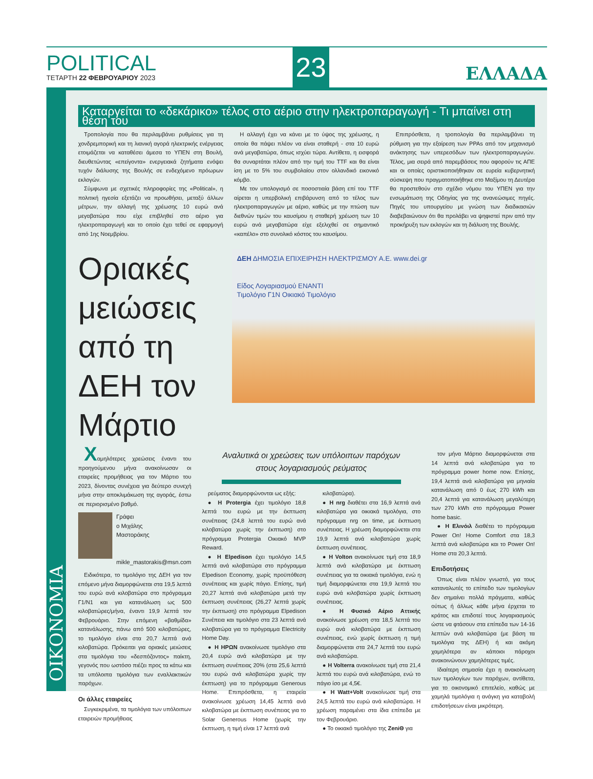POLITICAL
ΤΕΤΑΡΤΗ 22 ΦΕΒΡΟΥΑΡΙΟΥ 2023
23
ΕΛΛΑΔΑ
ΟΙΚΟΝΟΜΙΑ
Καταργείται το «δεκάρικο» τέλος στο αέριο στην ηλεκτροπαραγωγή - Τι μπαίνει στη θέση του
Τροπολογία που θα περιλαμβάνει ρυθμίσεις για τη χονδρεμπορική και τη λιανική αγορά ηλεκτρικής ενέργειας ετοιμάζεται να καταθέσει άμεσα το ΥΠΕΝ στη Βουλή, διευθετώντας «επείγοντα» ενεργειακά ζητήματα ενόψει τυχόν διάλυσης της Βουλής σε ενδεχόμενο πρόωρων εκλογών.
Σύμφωνα με σχετικές πληροφορίες της «Political», η πολιτική ηγεσία εξετάζει να προωθήσει, μεταξύ άλλων μέτρων, την αλλαγή της χρέωσης 10 ευρώ ανά μεγαβατώρα που είχε επιβληθεί στο αέριο για ηλεκτροπαραγωγή και το οποίο έχει τεθεί σε εφαρμογή από 1ης Νοεμβρίου.
Η αλλαγή έχει να κάνει με το ύψος της χρέωσης, η οποία θα πάψει πλέον να είναι σταθερή - στα 10 ευρώ ανά μεγαβατώρα, όπως ισχύει τώρα. Αντίθετα, η εισφορά θα συναρτάται πλέον από την τιμή του TTF και θα είναι ίση με το 5% του συμβολαίου στον ολλανδικό εικονικό κόμβο.
Με τον υπολογισμό σε ποσοστιαία βάση επί του TTF αίρεται η υπερβολική επιβάρυνση από το τέλος των ηλεκτροπαραγωγών με αέριο, καθώς με την πτώση των διεθνών τιμών του καυσίμου η σταθερή χρέωση των 10 ευρώ ανά μεγαβατώρα είχε εξελιχθεί σε σημαντικό «καπέλο» στο συνολικό κόστος του καυσίμου.
Επιπρόσθετα, η τροπολογία θα περιλαμβάνει τη ρύθμιση για την εξαίρεση των PPAs από τον μηχανισμό ανάκτησης των υπερεσόδων των ηλεκτροπαραγωγών. Τέλος, μια σειρά από παρεμβάσεις που αφορούν τις ΑΠΕ και οι οποίες οριστικοποιήθηκαν σε ευρεία κυβερνητική σύσκεψη που πραγματοποιήθηκε στο Μαξίμου τη Δευτέρα θα προστεθούν στο σχέδιο νόμου του ΥΠΕΝ για την ενσωμάτωση της Οδηγίας για της ανανεώσιμες πηγές. Πηγές του υπουργείου με γνώση των διαδικασιών διαβεβαιώνουν ότι θα προλάβει να ψηφιστεί πριν από την προκήρυξη των εκλογών και τη διάλυση της Βουλής.
Οριακές μειώσεις από τη ΔΕΗ τον Μάρτιο
ΔΕΗ ΔΗΜΟΣΙΑ ΕΠΙΧΕΙΡΗΣΗ ΗΛΕΚΤΡΙΣΜΟΥ Α.Ε. www.dei.gr
Είδος Λογαριασμού ΕΝΑΝΤΙ
Τιμολόγιο Γ1Ν Οικιακό Τιμολόγιο
Χαμηλότερες χρεώσεις έναντι του προηγούμενου μήνα ανακοίνωσαν οι εταιρείες προμήθειας για τον Μάρτιο του 2023, δίνοντας συνέχεια για δεύτερο συνεχή μήνα στην αποκλιμάκωση της αγοράς, έστω σε περιορισμένο βαθμό.
Γράφει
ο Μιχάλης
Μαστοράκης
mikle_mastorakis@msn.com
Ειδικότερα, το τιμολόγιο της ΔΕΗ για τον επόμενο μήνα διαμορφώνεται στα 19,5 λεπτά του ευρώ ανά κιλοβατώρα στο πρόγραμμα Γ1/Ν1 και για κατανάλωση ως 500 κιλοβατώρες/μήνα, έναντι 19,9 λεπτά τον Φεβρουάριο. Στην επόμενη «βαθμίδα» κατανάλωσης, πάνω από 500 κιλοβατώρες, το τιμολόγιο είναι στα 20,7 λεπτά ανά κιλοβατώρα. Πρόκειται για οριακές μειώσεις στα τιμολόγια του «δεσπόζοντος» παίκτη, γεγονός που ωστόσο πιέζει προς τα κάτω και τα υπόλοιπα τιμολόγια των εναλλακτικών παρόχων.
Οι άλλες εταιρείες
Συγκεκριμένα, τα τιμολόγια των υπόλοιπων εταιρειών προμήθειας
Αναλυτικά οι χρεώσεις των υπόλοιπων παρόχων
στους λογαριασμούς ρεύματος
ρεύματος διαμορφώνονται ως εξής:
● Η Protergia έχει τιμολόγιο 18,8 λεπτά του ευρώ με την έκπτωση συνέπειας (24,8 λεπτά του ευρώ ανά κιλοβατώρα χωρίς την έκπτωση) στο πρόγραμμα Protergia Οικιακό MVP Reward.
● Η Elpedison έχει τιμολόγιο 14,5 λεπτά ανά κιλοβατώρα στο πρόγραμμα Elpedison Economy, χωρίς προϋπόθεση συνέπειας και χωρίς πάγιο. Επίσης, τιμή 20,27 λεπτά ανά κιλοβατώρα μετά την έκπτωση συνέπειας (26,27 λεπτά χωρίς την έκπτωση) στο πρόγραμμα Elpedison Συνέπεια και τιμολόγιο στα 23 λεπτά ανά κιλοβατώρα για το πρόγραμμα Electricity Home Day.
● Η ΗΡΩΝ ανακοίνωσε τιμολόγιο στα 20,4 ευρώ ανά κιλοβατώρα με την έκπτωση συνέπειας 20% (στα 25,6 λεπτά του ευρώ ανά κιλοβατώρα χωρίς την έκπτωση) για το πρόγραμμα Generous Home. Επιπρόσθετα, η εταιρεία ανακοίνωσε χρέωση 14,45 λεπτά ανά κιλοβατώρα με έκπτωση συνέπειας για το Solar Generous Home (χωρίς την έκπτωση, η τιμή είναι 17 λεπτά ανά
κιλοβατώρα).
● Η nrg διαθέτει στα 16,9 λεπτά ανά κιλοβατώρα για οικιακά τιμολόγια, στο πρόγραμμα nrg on time, με έκπτωση συνέπειας. Η χρέωση διαμορφώνεται στα 19,9 λεπτά ανά κιλοβατώρα χωρίς έκπτωση συνέπειας.
● Η Volton ανακοίνωσε τιμή στα 18,9 λεπτά ανά κιλοβατώρα με έκπτωση συνέπειας για τα οικιακά τιμολόγια, ενώ η τιμή διαμορφώνεται στα 19,9 λεπτά του ευρώ ανά κιλοβατώρα χωρίς έκπτωση συνέπειας.
● Η Φυσικό Αέριο Αττικής ανακοίνωσε χρέωση στα 18,5 λεπτά του ευρώ ανά κιλοβατώρα με έκπτωση συνέπειας, ενώ χωρίς έκπτωση η τιμή διαμορφώνεται στα 24,7 λεπτά του ευρώ ανά κιλοβατώρα.
● Η Volterra ανακοίνωσε τιμή στα 21,4 λεπτά του ευρώ ανά κιλοβατώρα, ενώ το πάγιο ίσο με 4,5€.
● Η Watt+Volt ανακοίνωσε τιμή στα 24,5 λεπτά του ευρώ ανά κιλοβατώρα. Η χρέωση παραμένει στα ίδια επίπεδα με τον Φεβρουάριο.
● Το οικιακό τιμολόγιο της ZeniΘ για
τον μήνα Μάρτιο διαμορφώνεται στα 14 λεπτά ανά κιλοβατώρα για το πρόγραμμα power home now. Επίσης, 19,4 λεπτά ανά κιλοβατώρα για μηνιαία κατανάλωση από 0 έως 270 kWh και 20,4 λεπτά για κατανάλωση μεγαλύτερη των 270 kWh στο πρόγραμμα Power home basic.
● Η Ελινόιλ διαθέτει το πρόγραμμα Power On! Home Comfort στα 18,3 λεπτά ανά κιλοβατώρα και το Power On! Home στα 20,3 λεπτά.
Επιδοτήσεις
Όπως είναι πλέον γνωστό, για τους καταναλωτές το επίπεδο των τιμολογίων δεν σημαίνει πολλά πράγματα, καθώς ούτως ή άλλως κάθε μήνα έρχεται το κράτος και επιδοτεί τους λογαριασμούς ώστε να φτάσουν στα επίπεδα των 14-16 λεπτών ανά κιλοβατώρα (με βάση τα τιμολόγια της ΔΕΗ) ή και ακόμη χαμηλότερα αν κάποιοι πάροχοι ανακοινώνουν χαμηλότερες τιμές.
Ιδιαίτερη σημασία έχει η ανακοίνωση των τιμολογίων των παρόχων, αντίθετα, για το οικονομικό επιτελείο, καθώς με χαμηλά τιμολόγια η ανάγκη για καταβολή επιδοτήσεων είναι μικρότερη.